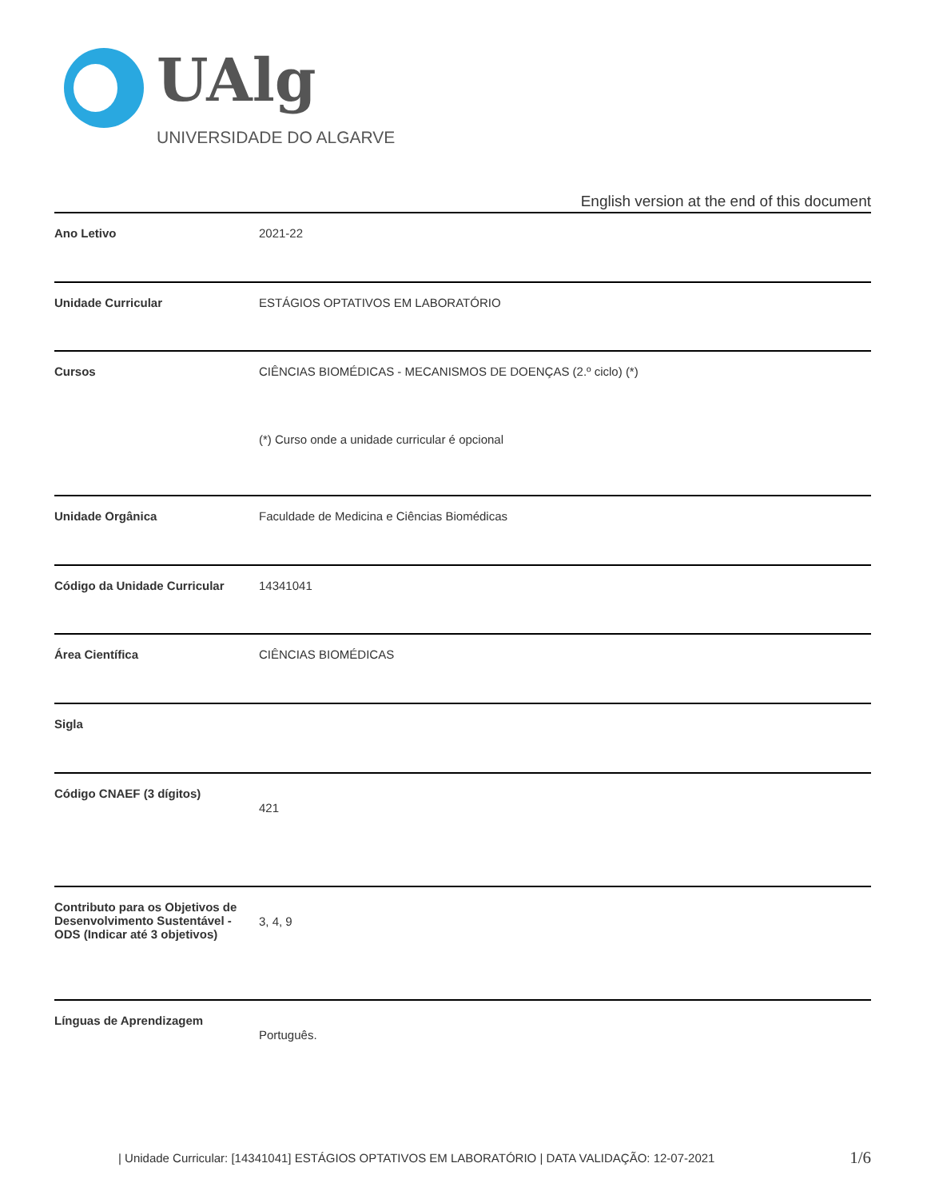UAlg
UNIVERSIDADE DO ALGARVE
English version at the end of this document
| Ano Letivo | 2021-22 |
| Unidade Curricular | ESTÁGIOS OPTATIVOS EM LABORATÓRIO |
| Cursos | CIÊNCIAS BIOMÉDICAS - MECANISMOS DE DOENÇAS (2.º ciclo) (*) (*) Curso onde a unidade curricular é opcional |
| Unidade Orgânica | Faculdade de Medicina e Ciências Biomédicas |
| Código da Unidade Curricular | 14341041 |
| Área Científica | CIÊNCIAS BIOMÉDICAS |
| Sigla | |
| Código CNAEF (3 dígitos) | 421 |
| Contributo para os Objetivos de Desenvolvimento Sustentável - ODS (Indicar até 3 objetivos) | 3, 4, 9 |
| Línguas de Aprendizagem | Português. |
| Unidade Curricular: [14341041] ESTÁGIOS OPTATIVOS EM LABORATÓRIO | DATA VALIDAÇÃO: 12-07-2021 1/6